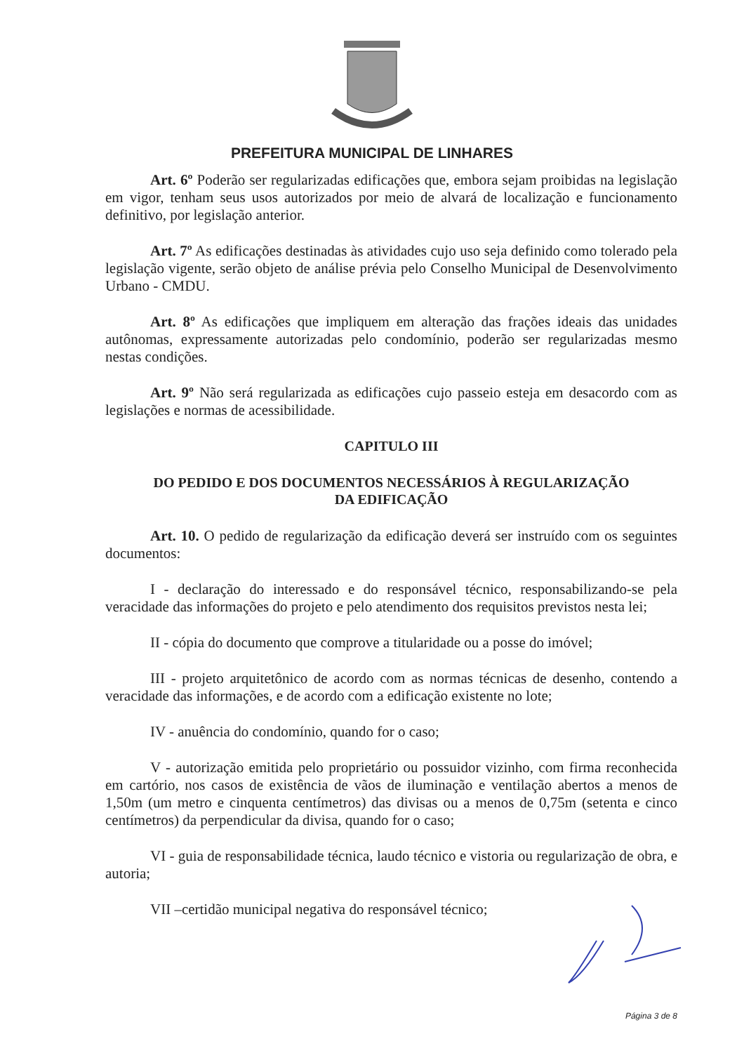PREFEITURA MUNICIPAL DE LINHARES
Art. 6º Poderão ser regularizadas edificações que, embora sejam proibidas na legislação em vigor, tenham seus usos autorizados por meio de alvará de localização e funcionamento definitivo, por legislação anterior.
Art. 7º As edificações destinadas às atividades cujo uso seja definido como tolerado pela legislação vigente, serão objeto de análise prévia pelo Conselho Municipal de Desenvolvimento Urbano - CMDU.
Art. 8º As edificações que impliquem em alteração das frações ideais das unidades autônomas, expressamente autorizadas pelo condomínio, poderão ser regularizadas mesmo nestas condições.
Art. 9º Não será regularizada as edificações cujo passeio esteja em desacordo com as legislações e normas de acessibilidade.
CAPITULO III
DO PEDIDO E DOS DOCUMENTOS NECESSÁRIOS À REGULARIZAÇÃO
DA EDIFICAÇÃO
Art. 10. O pedido de regularização da edificação deverá ser instruído com os seguintes documentos:
I - declaração do interessado e do responsável técnico, responsabilizando-se pela veracidade das informações do projeto e pelo atendimento dos requisitos previstos nesta lei;
II - cópia do documento que comprove a titularidade ou a posse do imóvel;
III - projeto arquitetônico de acordo com as normas técnicas de desenho, contendo a veracidade das informações, e de acordo com a edificação existente no lote;
IV - anuência do condomínio, quando for o caso;
V - autorização emitida pelo proprietário ou possuidor vizinho, com firma reconhecida em cartório, nos casos de existência de vãos de iluminação e ventilação abertos a menos de 1,50m (um metro e cinquenta centímetros) das divisas ou a menos de 0,75m (setenta e cinco centímetros) da perpendicular da divisa, quando for o caso;
VI - guia de responsabilidade técnica, laudo técnico e vistoria ou regularização de obra, e autoria;
VII –certidão municipal negativa do responsável técnico;
Página 3 de 8